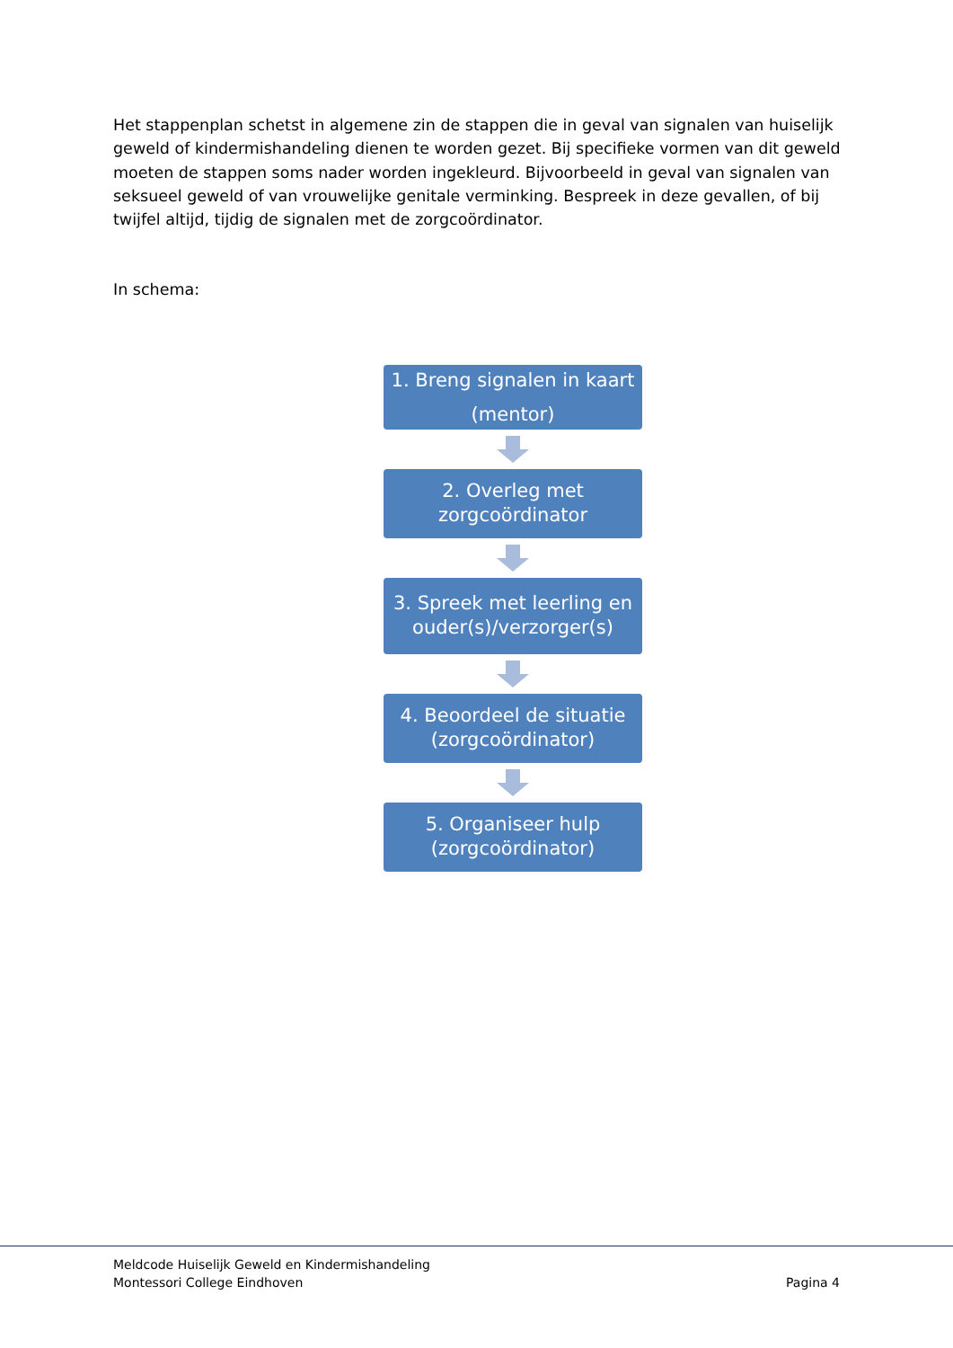Het stappenplan schetst in algemene zin de stappen die in geval van signalen van huiselijk geweld of kindermishandeling dienen te worden gezet. Bij specifieke vormen van dit geweld moeten de stappen soms nader worden ingekleurd. Bijvoorbeeld in geval van signalen van seksueel geweld of van vrouwelijke genitale verminking. Bespreek in deze gevallen, of bij twijfel altijd, tijdig de signalen met de zorgcoördinator.
In schema:
1. Breng signalen in kaart
(mentor)
2. Overleg met
zorgcoördinator
3. Spreek met leerling en
ouder(s)/verzorger(s)
4. Beoordeel de situatie
(zorgcoördinator)
5. Organiseer hulp
(zorgcoördinator)
Meldcode Huiselijk Geweld en Kindermishandeling
Montessori College Eindhoven
Pagina 4